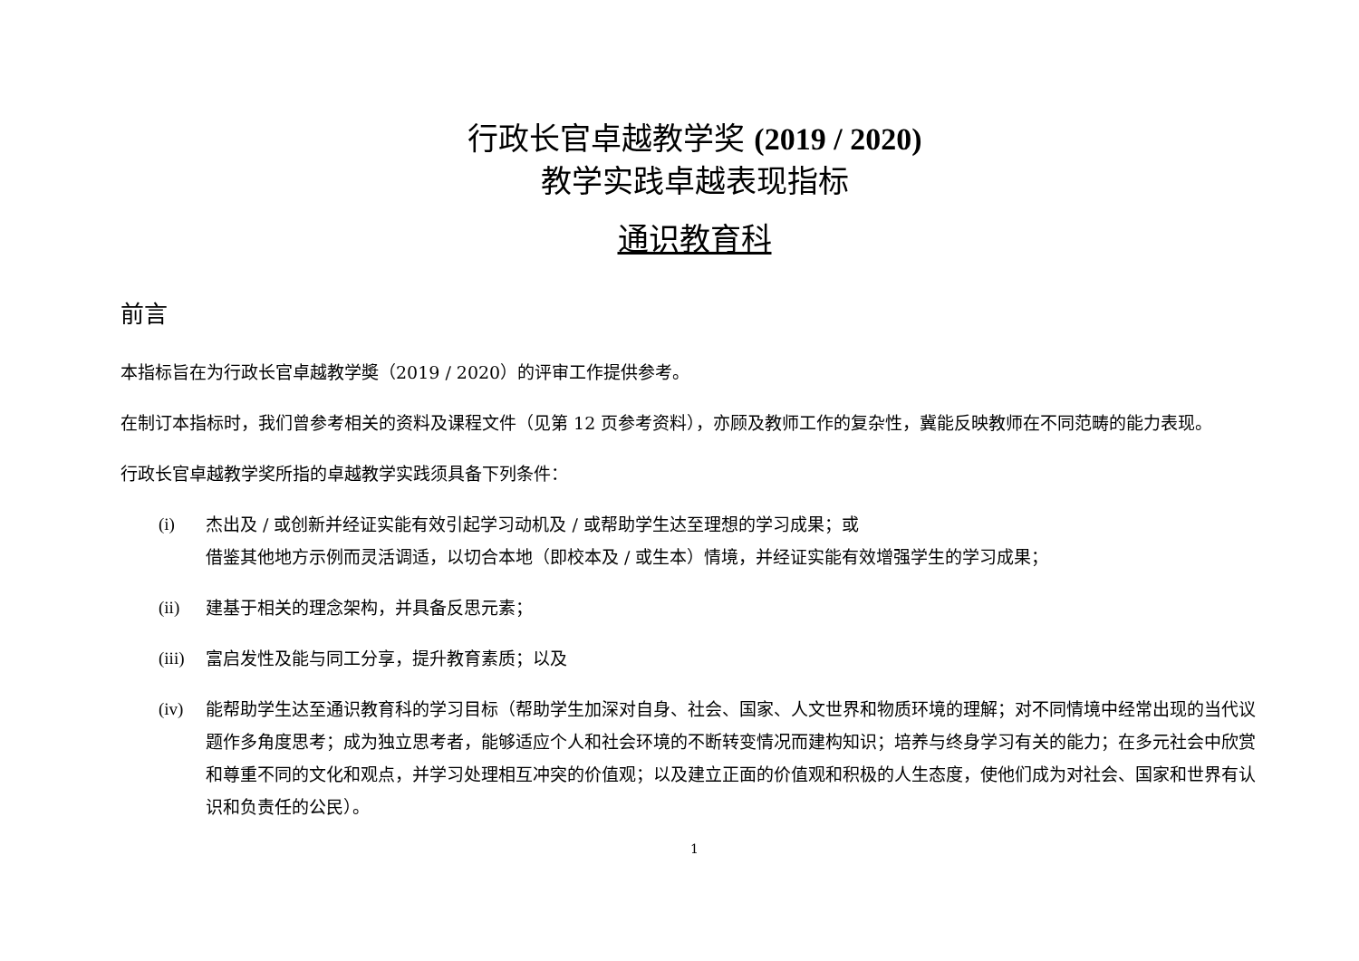行政长官卓越教学奖 (2019 / 2020)
教学实践卓越表现指标
通识教育科
前言
本指标旨在为行政长官卓越教学奬（2019 / 2020）的评审工作提供参考。
在制订本指标时，我们曾参考相关的资料及课程文件（见第 12 页参考资料），亦顾及教师工作的复杂性，冀能反映教师在不同范畴的能力表现。
行政长官卓越教学奖所指的卓越教学实践须具备下列条件：
(i) 杰出及 / 或创新并经证实能有效引起学习动机及 / 或帮助学生达至理想的学习成果；或
借鉴其他地方示例而灵活调适，以切合本地（即校本及 / 或生本）情境，并经证实能有效增强学生的学习成果；
(ii) 建基于相关的理念架构，并具备反思元素；
(iii) 富启发性及能与同工分享，提升教育素质；以及
(iv) 能帮助学生达至通识教育科的学习目标（帮助学生加深对自身、社会、国家、人文世界和物质环境的理解；对不同情境中经常出现的当代议题作多角度思考；成为独立思考者，能够适应个人和社会环境的不断转变情况而建构知识；培养与终身学习有关的能力；在多元社会中欣赏和尊重不同的文化和观点，并学习处理相互冲突的价值观；以及建立正面的价值观和积极的人生态度，使他们成为对社会、国家和世界有认识和负责任的公民）。
1